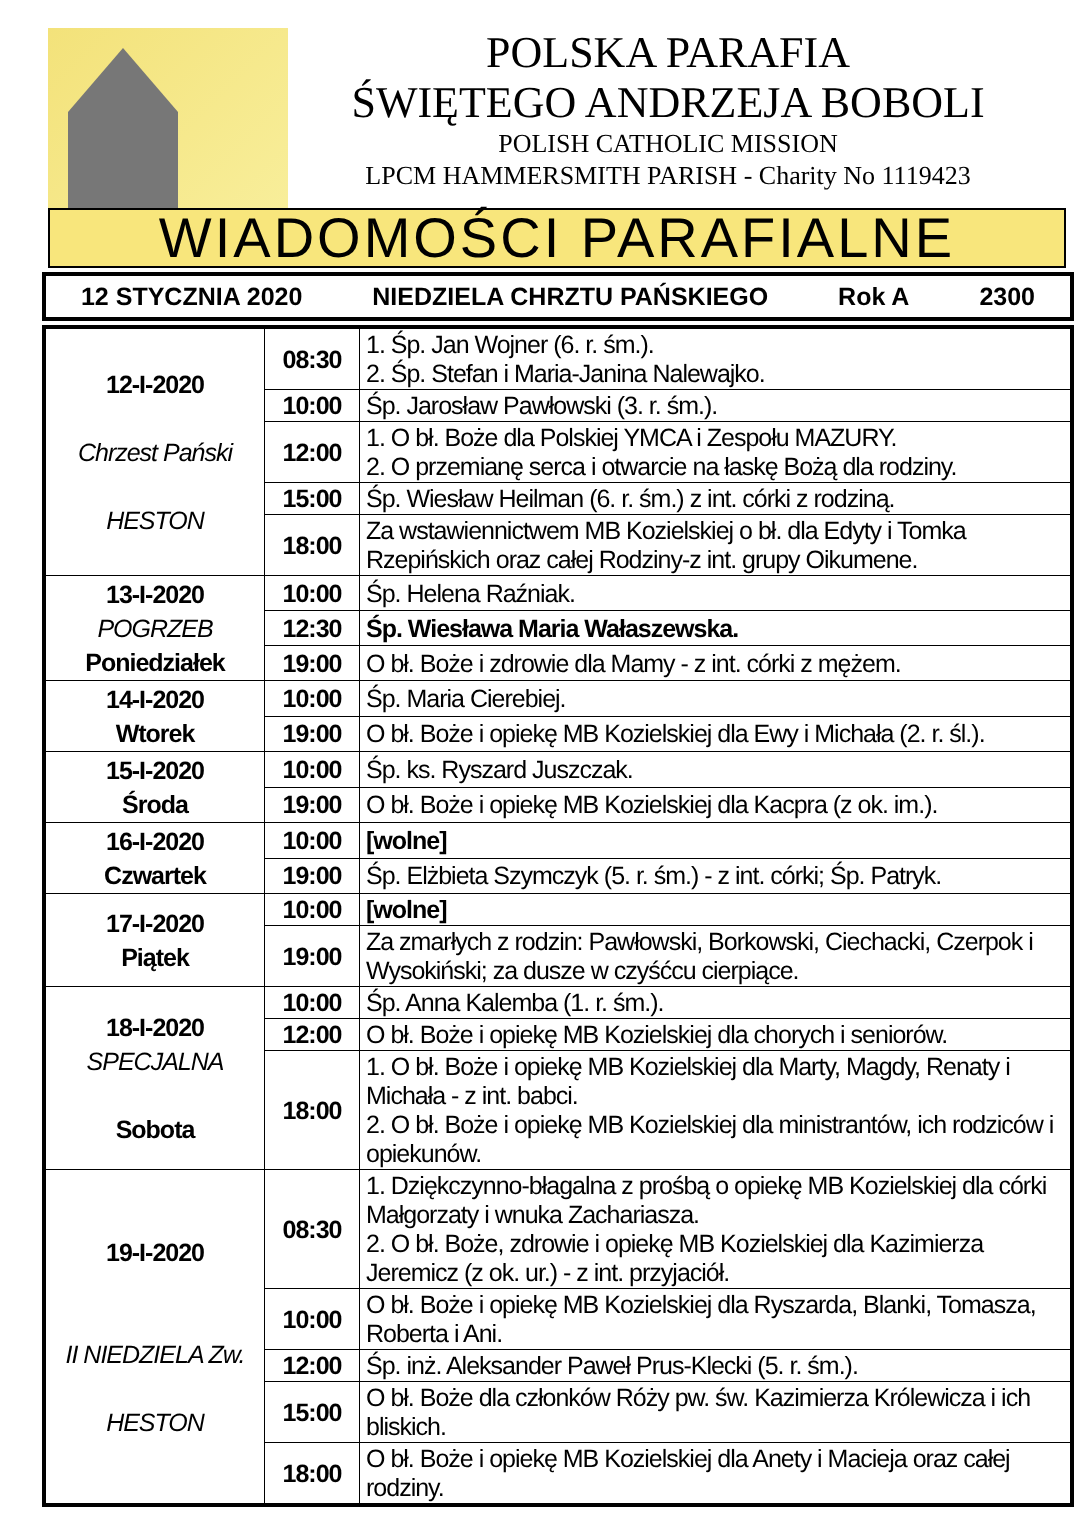POLSKA PARAFIA
ŚWIĘTEGO ANDRZEJA BOBOLI
POLISH CATHOLIC MISSION
LPCM HAMMERSMITH PARISH - Charity No 1119423
WIADOMOŚCI PARAFIALNE
12 STYCZNIA 2020 NIEDZIELA CHRZTU PAŃSKIEGO Rok A 2300
| 12-I-2020 Chrzest Pański HESTON | 08:30 | 1. Śp. Jan Wojner (6. r. śm.). 2. Śp. Stefan i Maria-Janina Nalewajko. |
| | 10:00 | Śp. Jarosław Pawłowski (3. r. śm.). |
| | 12:00 | 1. O bł. Boże dla Polskiej YMCA i Zespołu MAZURY. 2. O przemianę serca i otwarcie na łaskę Bożą dla rodziny. |
| | 15:00 | Śp. Wiesław Heilman (6. r. śm.) z int. córki z rodziną. |
| | 18:00 | Za wstawiennictwem MB Kozielskiej o bł. dla Edyty i Tomka Rzepińskich oraz całej Rodziny-z int. grupy Oikumene. |
| 13-I-2020 POGRZEB Poniedziałek | 10:00 | Śp. Helena Raźniak. |
| | 12:30 | Śp. Wiesława Maria Wałaszewska. |
| | 19:00 | O bł. Boże i zdrowie dla Mamy - z int. córki z mężem. |
| 14-I-2020 Wtorek | 10:00 | Śp. Maria Cierebiej. |
| | 19:00 | O bł. Boże i opiekę MB Kozielskiej dla Ewy i Michała (2. r. śl.). |
| 15-I-2020 Środa | 10:00 | Śp. ks. Ryszard Juszczak. |
| | 19:00 | O bł. Boże i opiekę MB Kozielskiej dla Kacpra (z ok. im.). |
| 16-I-2020 Czwartek | 10:00 | [wolne] |
| | 19:00 | Śp. Elżbieta Szymczyk (5. r. śm.) - z int. córki; Śp. Patryk. |
| 17-I-2020 Piątek | 10:00 | [wolne] |
| | 19:00 | Za zmarłych z rodzin: Pawłowski, Borkowski, Ciechacki, Czerpok i Wysokiński; za dusze w czyśćcu cierpiące. |
| 18-I-2020 SPECJALNA Sobota | 10:00 | Śp. Anna Kalemba (1. r. śm.). |
| | 12:00 | O bł. Boże i opiekę MB Kozielskiej dla chorych i seniorów. |
| | 18:00 | 1. O bł. Boże i opiekę MB Kozielskiej dla Marty, Magdy, Renaty i Michała - z int. babci. 2. O bł. Boże i opiekę MB Kozielskiej dla ministrantów, ich rodziców i opiekunów. |
| 19-I-2020 II NIEDZIELA Zw. HESTON | 08:30 | 1. Dziękczynno-błagalna z prośbą o opiekę MB Kozielskiej dla córki Małgorzaty i wnuka Zachariasza. 2. O bł. Boże, zdrowie i opiekę MB Kozielskiej dla Kazimierza Jeremicz (z ok. ur.) - z int. przyjaciół. |
| | 10:00 | O bł. Boże i opiekę MB Kozielskiej dla Ryszarda, Blanki, Tomasza, Roberta i Ani. |
| | 12:00 | Śp. inż. Aleksander Paweł Prus-Klecki (5. r. śm.). |
| | 15:00 | O bł. Boże dla członków Róży pw. św. Kazimierza Królewicza i ich bliskich. |
| | 18:00 | O bł. Boże i opiekę MB Kozielskiej dla Anety i Macieja oraz całej rodziny. |